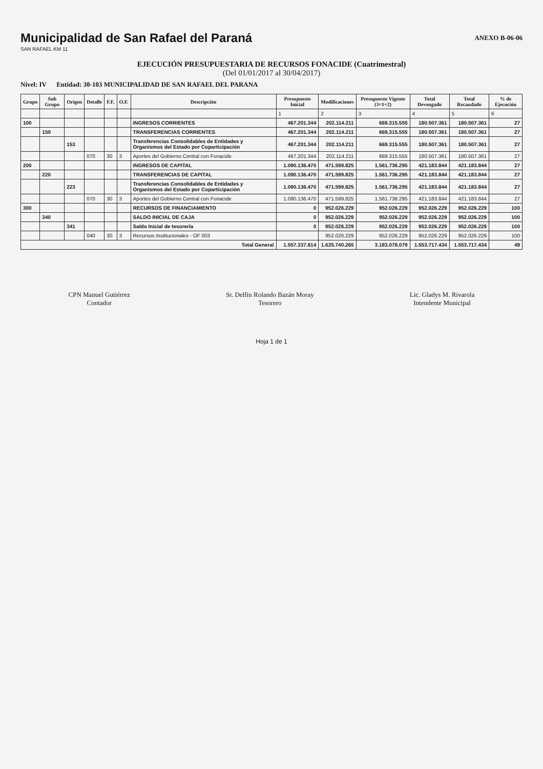Municipalidad de San Rafael del Paraná
SAN RAFAEL KM 11
ANEXO B-06-06
EJECUCIÓN PRESUPUESTARIA DE RECURSOS FONACIDE (Cuatrimestral)
(Del 01/01/2017 al 30/04/2017)
Nivel: IV Entidad: 30-103 MUNICIPALIDAD DE SAN RAFAEL DEL PARANA
| Grupo | Sub Grupo | Origen | Detalle | F.F. | O.F. | Descripción | Presupuesto Inicial | Modificaciones | Presupuesto Vigente (3=1+2) | Total Devengado | Total Recaudado | % de Ejecución |
| --- | --- | --- | --- | --- | --- | --- | --- | --- | --- | --- | --- | --- |
| | | | | | | | 1 | 2 | 3 | 4 | 5 | 6 |
| 100 | | | | | | INGRESOS CORRIENTES | 467.201.344 | 202.114.211 | 669.315.555 | 180.507.361 | 180.507.361 | 27 |
| | 150 | | | | | TRANSFERENCIAS CORRIENTES | 467.201.344 | 202.114.211 | 669.315.555 | 180.507.361 | 180.507.361 | 27 |
| | | 153 | | | | Transferencias Consolidables de Entidades y Organismos del Estado por Coparticipación | 467.201.344 | 202.114.211 | 669.315.555 | 180.507.361 | 180.507.361 | 27 |
| | | | 070 | 30 | 3 | Aportes del Gobierno Central con Fonacide | 467.201.344 | 202.114.211 | 669.315.555 | 180.507.361 | 180.507.361 | 27 |
| 200 | | | | | | INGRESOS DE CAPITAL | 1.090.136.470 | 471.599.825 | 1.561.736.295 | 421.183.844 | 421.183.844 | 27 |
| | 220 | | | | | TRANSFERENCIAS DE CAPITAL | 1.090.136.470 | 471.599.825 | 1.561.736.295 | 421.183.844 | 421.183.844 | 27 |
| | | 223 | | | | Transferencias Consolidables de Entidades y Organismos del Estado por Coparticipación | 1.090.136.470 | 471.599.825 | 1.561.736.295 | 421.183.844 | 421.183.844 | 27 |
| | | | 070 | 30 | 3 | Aportes del Gobierno Central con Fonacide | 1.090.136.470 | 471.599.825 | 1.561.736.295 | 421.183.844 | 421.183.844 | 27 |
| 300 | | | | | | RECURSOS DE FINANCIAMIENTO | 0 | 952.026.229 | 952.026.229 | 952.026.229 | 952.026.229 | 100 |
| | 340 | | | | | SALDO INICIAL DE CAJA | 0 | 952.026.229 | 952.026.229 | 952.026.229 | 952.026.229 | 100 |
| | | 341 | | | | Saldo Inicial de tesorería | 0 | 952.026.229 | 952.026.229 | 952.026.229 | 952.026.229 | 100 |
| | | | 040 | 30 | 3 | Recursos Institucionales - OF 003 | | 952.026.229 | 952.026.229 | 952.026.229 | 952.026.229 | 100 |
| Total General | | | | | | | 1.557.337.814 | 1.625.740.265 | 3.183.078.079 | 1.553.717.434 | 1.553.717.434 | 49 |
CPN Manuel Gutiérrez
Contador
Sr. Delfín Rolando Bazán Moray
Tesorero
Lic. Gladys M. Rivarola
Intendente Municipal
Hoja 1 de 1